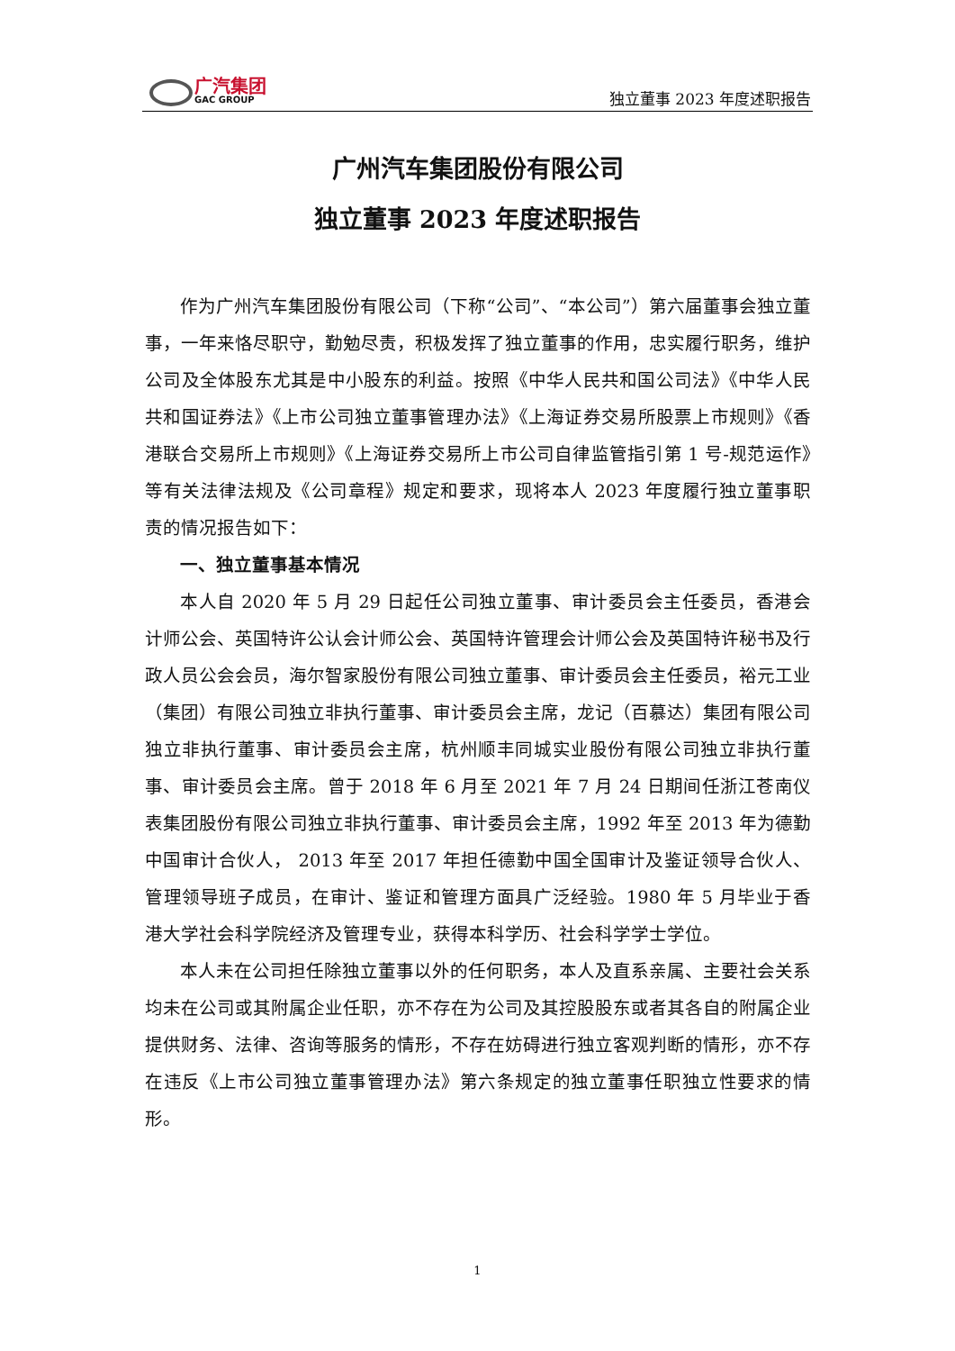广汽集团
GAC GROUP
独立董事 2023 年度述职报告
广州汽车集团股份有限公司
独立董事 2023 年度述职报告
作为广州汽车集团股份有限公司（下称“公司”、“本公司”）第六届董事会独立董事，一年来恪尽职守，勤勉尽责，积极发挥了独立董事的作用，忠实履行职务，维护公司及全体股东尤其是中小股东的利益。按照《中华人民共和国公司法》《中华人民共和国证券法》《上市公司独立董事管理办法》《上海证券交易所股票上市规则》《香港联合交易所上市规则》《上海证券交易所上市公司自律监管指引第 1 号-规范运作》等有关法律法规及《公司章程》规定和要求，现将本人 2023 年度履行独立董事职责的情况报告如下：
一、独立董事基本情况
本人自 2020 年 5 月 29 日起任公司独立董事、审计委员会主任委员，香港会计师公会、英国特许公认会计师公会、英国特许管理会计师公会及英国特许秘书及行政人员公会会员，海尔智家股份有限公司独立董事、审计委员会主任委员，裕元工业（集团）有限公司独立非执行董事、审计委员会主席，龙记（百慕达）集团有限公司独立非执行董事、审计委员会主席，杭州顺丰同城实业股份有限公司独立非执行董事、审计委员会主席。曾于 2018 年 6 月至 2021 年 7 月 24 日期间任浙江苍南仪表集团股份有限公司独立非执行董事、审计委员会主席，1992 年至 2013 年为德勤中国审计合伙人， 2013 年至 2017 年担任德勤中国全国审计及鉴证领导合伙人、管理领导班子成员，在审计、鉴证和管理方面具广泛经验。1980 年 5 月毕业于香港大学社会科学院经济及管理专业，获得本科学历、社会科学学士学位。
本人未在公司担任除独立董事以外的任何职务，本人及直系亲属、主要社会关系均未在公司或其附属企业任职，亦不存在为公司及其控股股东或者其各自的附属企业提供财务、法律、咨询等服务的情形，不存在妨碍进行独立客观判断的情形，亦不存在违反《上市公司独立董事管理办法》第六条规定的独立董事任职独立性要求的情形。
1